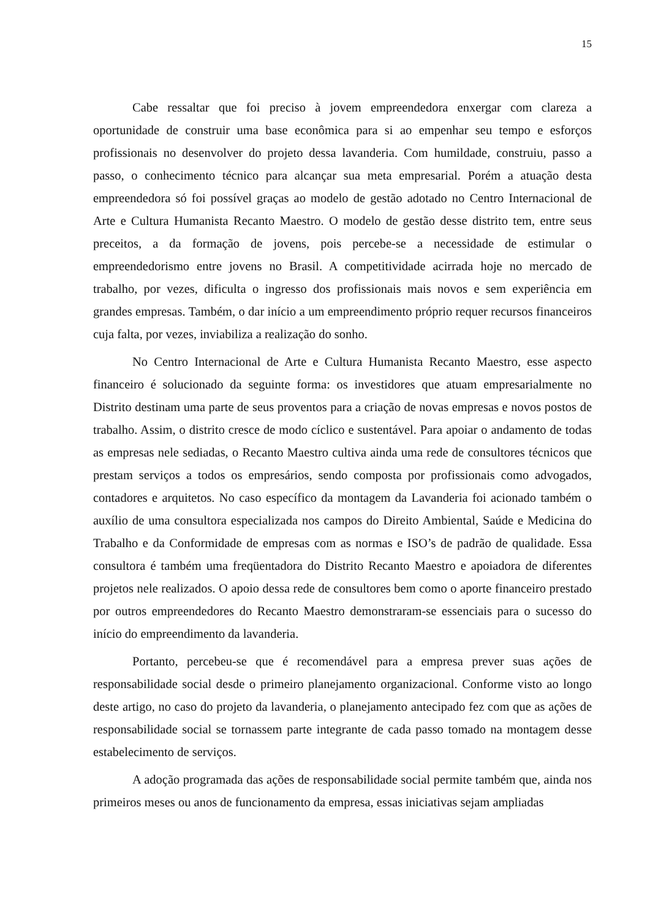15
Cabe ressaltar que foi preciso à jovem empreendedora enxergar com clareza a oportunidade de construir uma base econômica para si ao empenhar seu tempo e esforços profissionais no desenvolver do projeto dessa lavanderia. Com humildade, construiu, passo a passo, o conhecimento técnico para alcançar sua meta empresarial. Porém a atuação desta empreendedora só foi possível graças ao modelo de gestão adotado no Centro Internacional de Arte e Cultura Humanista Recanto Maestro. O modelo de gestão desse distrito tem, entre seus preceitos, a da formação de jovens, pois percebe-se a necessidade de estimular o empreendedorismo entre jovens no Brasil. A competitividade acirrada hoje no mercado de trabalho, por vezes, dificulta o ingresso dos profissionais mais novos e sem experiência em grandes empresas. Também, o dar início a um empreendimento próprio requer recursos financeiros cuja falta, por vezes, inviabiliza a realização do sonho.
No Centro Internacional de Arte e Cultura Humanista Recanto Maestro, esse aspecto financeiro é solucionado da seguinte forma: os investidores que atuam empresarialmente no Distrito destinam uma parte de seus proventos para a criação de novas empresas e novos postos de trabalho. Assim, o distrito cresce de modo cíclico e sustentável. Para apoiar o andamento de todas as empresas nele sediadas, o Recanto Maestro cultiva ainda uma rede de consultores técnicos que prestam serviços a todos os empresários, sendo composta por profissionais como advogados, contadores e arquitetos. No caso específico da montagem da Lavanderia foi acionado também o auxílio de uma consultora especializada nos campos do Direito Ambiental, Saúde e Medicina do Trabalho e da Conformidade de empresas com as normas e ISO’s de padrão de qualidade. Essa consultora é também uma freqüentadora do Distrito Recanto Maestro e apoiadora de diferentes projetos nele realizados. O apoio dessa rede de consultores bem como o aporte financeiro prestado por outros empreendedores do Recanto Maestro demonstraram-se essenciais para o sucesso do início do empreendimento da lavanderia.
Portanto, percebeu-se que é recomendável para a empresa prever suas ações de responsabilidade social desde o primeiro planejamento organizacional. Conforme visto ao longo deste artigo, no caso do projeto da lavanderia, o planejamento antecipado fez com que as ações de responsabilidade social se tornassem parte integrante de cada passo tomado na montagem desse estabelecimento de serviços.
A adoção programada das ações de responsabilidade social permite também que, ainda nos primeiros meses ou anos de funcionamento da empresa, essas iniciativas sejam ampliadas